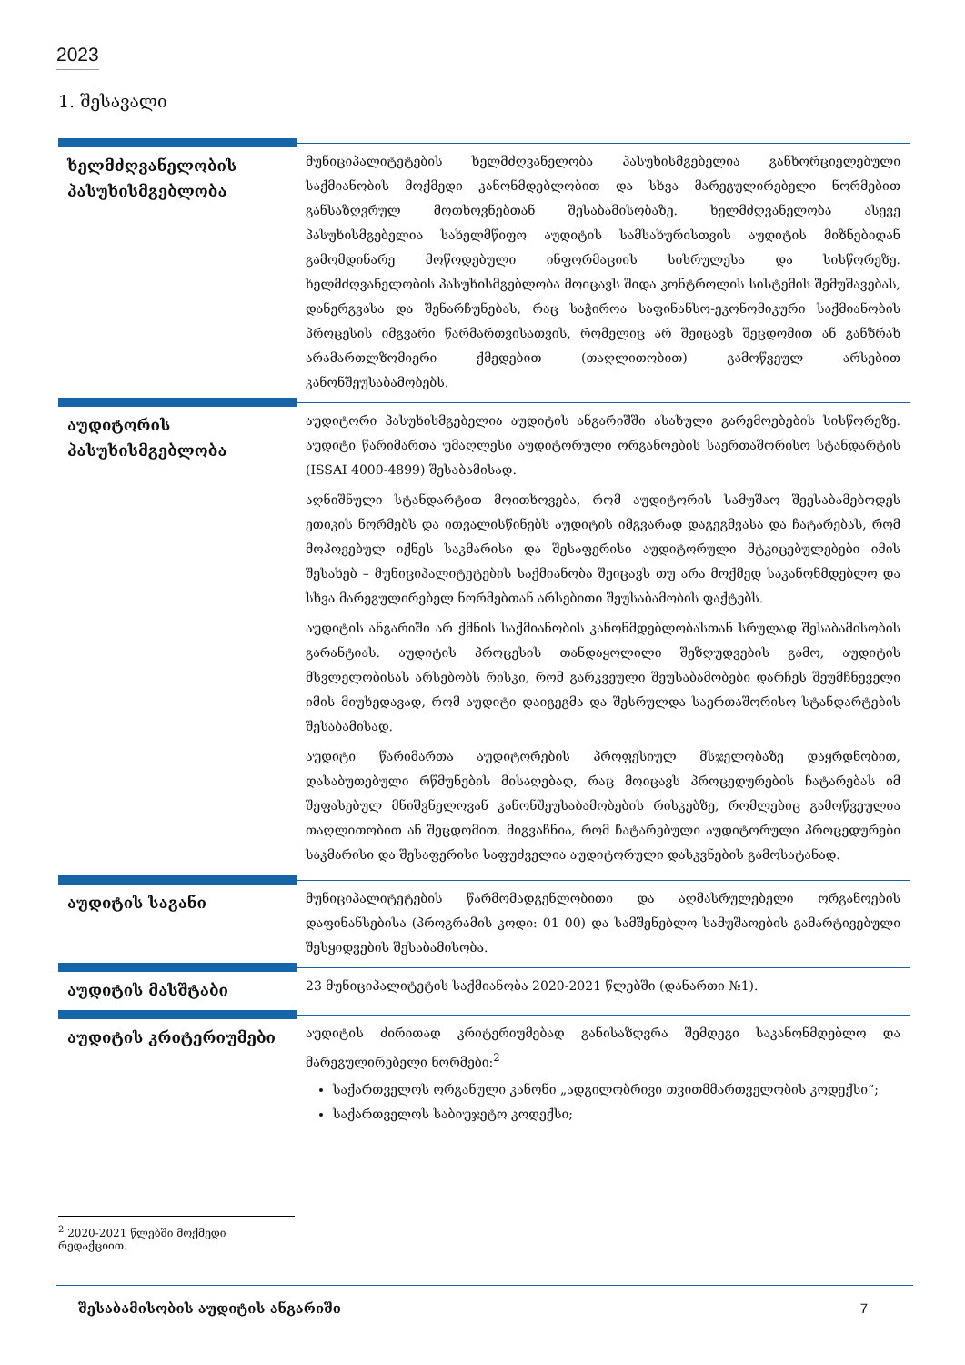2023
1. შესავალი
| ხელმძღვანელობის პასუხისმგებლობა | მუნიციპალიტეტების ხელმძღვანელობა პასუხისმგებელია განხორციელებული საქმიანობის მოქმედი კანონმდებლობით და სხვა მარეგულირებელი ნორმებით განსაზღვრულ მოთხოვნებთან შესაბამისობაზე. ხელმძღვანელობა ასევე პასუხისმგებელია სახელმწიფო აუდიტის სამსახურისთვის აუდიტის მიზნებიდან გამომდინარე მოწოდებული ინფორმაციის სისრულესა და სისწორეზე. ხელმძღვანელობის პასუხისმგებლობა მოიცავს შიდა კონტროლის სისტემის შემუშავებას, დანერგვასა და შენარჩუნებას, რაც საჭიროა საფინანსო-ეკონომიკური საქმიანობის პროცესის იმგვარი წარმართვისათვის, რომელიც არ შეიცავს შეცდომით ან განზრახ არამართლზომიერი ქმედებით (თაღლითობით) გამოწვეულ არსებით კანონშეუსაბამობებს. |
| აუდიტორის პასუხისმგებლობა | აუდიტორი პასუხისმგებელია აუდიტის ანგარიშში ასახული გარემოებების სისწორეზე. აუდიტი წარიმართა უმაღლესი აუდიტორული ორგანოების საერთაშორისო სტანდარტის (ISSAI 4000-4899) შესაბამისად. აღნიშნული სტანდარტით მოითხოვება, რომ აუდიტორის სამუშაო შეესაბამებოდეს ეთიკის ნორმებს და ითვალისწინებს აუდიტის იმგვარად დაგეგმვასა და ჩატარებას, რომ მოპოვებულ იქნეს საკმარისი და შესაფერისი აუდიტორული მტკიცებულებები იმის შესახებ – მუნიციპალიტეტების საქმიანობა შეიცავს თუ არა მოქმედ საკანონმდებლო და სხვა მარეგულირებელ ნორმებთან არსებითი შეუსაბამობის ფაქტებს. აუდიტის ანგარიში არ ქმნის საქმიანობის კანონმდებლობასთან სრულად შესაბამისობის გარანტიას. აუდიტის პროცესის თანდაყოლილი შეზღუდვების გამო, აუდიტის მსვლელობისას არსებობს რისკი, რომ გარკვეული შეუსაბამობები დარჩეს შეუმჩნეველი იმის მიუხედავად, რომ აუდიტი დაიგეგმა და შესრულდა საერთაშორისო სტანდარტების შესაბამისად. აუდიტი წარიმართა აუდიტორების პროფესიულ მსჯელობაზე დაყრდნობით, დასაბუთებული რწმუნების მისაღებად, რაც მოიცავს პროცედურების ჩატარებას იმ შეფასებულ მნიშვნელოვან კანონშეუსაბამობების რისკებზე, რომლებიც გამოწვეულია თაღლითობით ან შეცდომით. მიგვაჩნია, რომ ჩატარებული აუდიტორული პროცედურები საკმარისი და შესაფერისი საფუძველია აუდიტორული დასკვნების გამოსატანად. |
| აუდიტის საგანი | მუნიციპალიტეტების წარმომადგენლობითი და აღმასრულებელი ორგანოების დაფინანსებისა (პროგრამის კოდი: 01 00) და სამშენებლო სამუშაოების გამარტივებული შესყიდვების შესაბამისობა. |
| აუდიტის მასშტაბი | 23 მუნიციპალიტეტის საქმიანობა 2020-2021 წლებში (დანართი №1). |
| აუდიტის კრიტერიუმები | აუდიტის ძირითად კრიტერიუმებად განისაზღვრა შემდეგი საკანონმდებლო და მარეგულირებელი ნორმები:<sup>2</sup> საქართველოს ორგანული კანონი „ადგილობრივი თვითმმართველობის კოდექსი“; საქართველოს საბიუჯეტო კოდექსი; |
<sup>2</sup> 2020-2021 წლებში მოქმედი რედაქციით.
შესაბამისობის აუდიტის ანგარიში 7